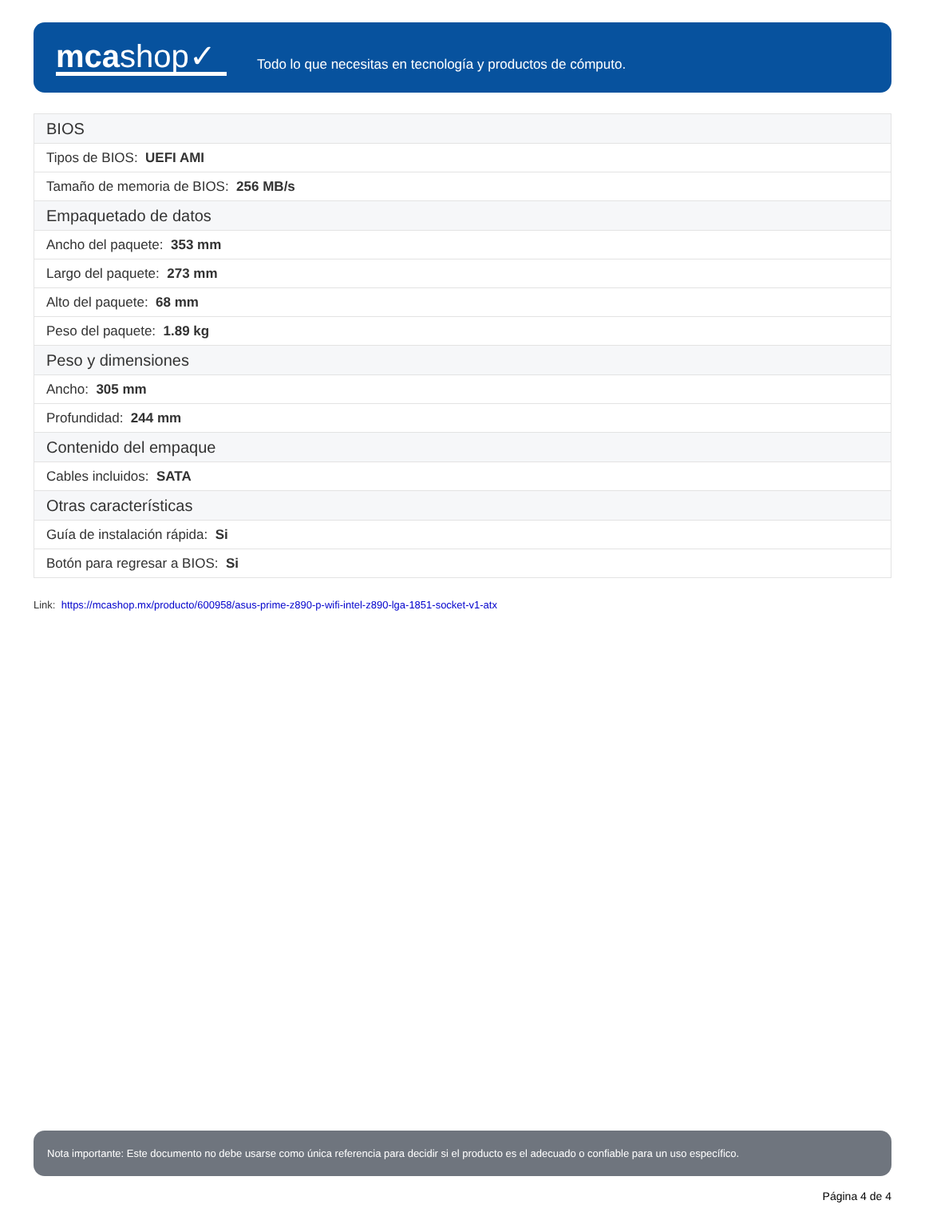mcashop✓
Todo lo que necesitas en tecnología y productos de cómputo.
| BIOS |
| Tipos de BIOS: UEFI AMI |
| Tamaño de memoria de BIOS: 256 MB/s |
| Empaquetado de datos |
| Ancho del paquete: 353 mm |
| Largo del paquete: 273 mm |
| Alto del paquete: 68 mm |
| Peso del paquete: 1.89 kg |
| Peso y dimensiones |
| Ancho: 305 mm |
| Profundidad: 244 mm |
| Contenido del empaque |
| Cables incluidos: SATA |
| Otras características |
| Guía de instalación rápida: Si |
| Botón para regresar a BIOS: Si |
Link: https://mcashop.mx/producto/600958/asus-prime-z890-p-wifi-intel-z890-lga-1851-socket-v1-atx
Nota importante: Este documento no debe usarse como única referencia para decidir si el producto es el adecuado o confiable para un uso específico.
Página 4 de 4